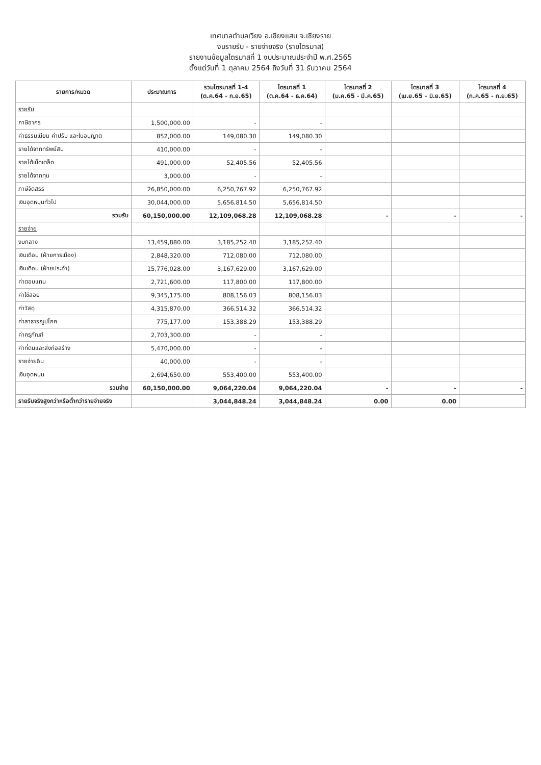เทศบาลตำบลเวียง อ.เชียงแสน จ.เชียงราย
งบรายรับ - รายจ่ายจริง (รายไตรมาส)
รายงานข้อมูลไตรมาสที่ 1 งบประมาณประจำปี พ.ศ.2565
ตั้งแต่วันที่ 1 ตุลาคม 2564 ถึงวันที่ 31 ธันวาคม 2564
| รายการ/หมวด | ประมาณการ | รวมไตรมาสที่ 1-4 (ต.ค.64 - ก.ย.65) | ไตรมาสที่ 1 (ต.ค.64 - ธ.ค.64) | ไตรมาสที่ 2 (ม.ค.65 - มี.ค.65) | ไตรมาสที่ 3 (เม.ย.65 - มิ.ย.65) | ไตรมาสที่ 4 (ก.ค.65 - ก.ย.65) |
| --- | --- | --- | --- | --- | --- | --- |
| รายรับ | | | | | | |
| ภาษีอากร | 1,500,000.00 | - | - | | | |
| ค่าธรรมเนียม ค่าปรับ และใบอนุญาต | 852,000.00 | 149,080.30 | 149,080.30 | | | |
| รายได้จากทรัพย์สิน | 410,000.00 | - | - | | | |
| รายได้เบ็ดเตล็ด | 491,000.00 | 52,405.56 | 52,405.56 | | | |
| รายได้จากทุน | 3,000.00 | - | - | | | |
| ภาษีจัดสรร | 26,850,000.00 | 6,250,767.92 | 6,250,767.92 | | | |
| เงินอุดหนุนทั่วไป | 30,044,000.00 | 5,656,814.50 | 5,656,814.50 | | | |
| รวมรับ | 60,150,000.00 | 12,109,068.28 | 12,109,068.28 | - | - | - |
| รายจ่าย | | | | | | |
| งบกลาง | 13,459,880.00 | 3,185,252.40 | 3,185,252.40 | | | |
| เงินเดือน (ฝ่ายการเมือง) | 2,848,320.00 | 712,080.00 | 712,080.00 | | | |
| เงินเดือน (ฝ่ายประจำ) | 15,776,028.00 | 3,167,629.00 | 3,167,629.00 | | | |
| ค่าตอบแทน | 2,721,600.00 | 117,800.00 | 117,800.00 | | | |
| ค่าใช้สอย | 9,345,175.00 | 808,156.03 | 808,156.03 | | | |
| ค่าวัสดุ | 4,315,870.00 | 366,514.32 | 366,514.32 | | | |
| ค่าสาธารณูปโภค | 775,177.00 | 153,388.29 | 153,388.29 | | | |
| ค่าครุภัณฑ์ | 2,703,300.00 | - | - | | | |
| ค่าที่ดินและสิ่งก่อสร้าง | 5,470,000.00 | - | - | | | |
| รายจ่ายอื่น | 40,000.00 | - | - | | | |
| เงินอุดหนุน | 2,694,650.00 | 553,400.00 | 553,400.00 | | | |
| รวมจ่าย | 60,150,000.00 | 9,064,220.04 | 9,064,220.04 | - | - | - |
| รายรับจริงสูงกว่าหรือต่ำกว่ารายจ่ายจริง | | 3,044,848.24 | 3,044,848.24 | 0.00 | 0.00 | |